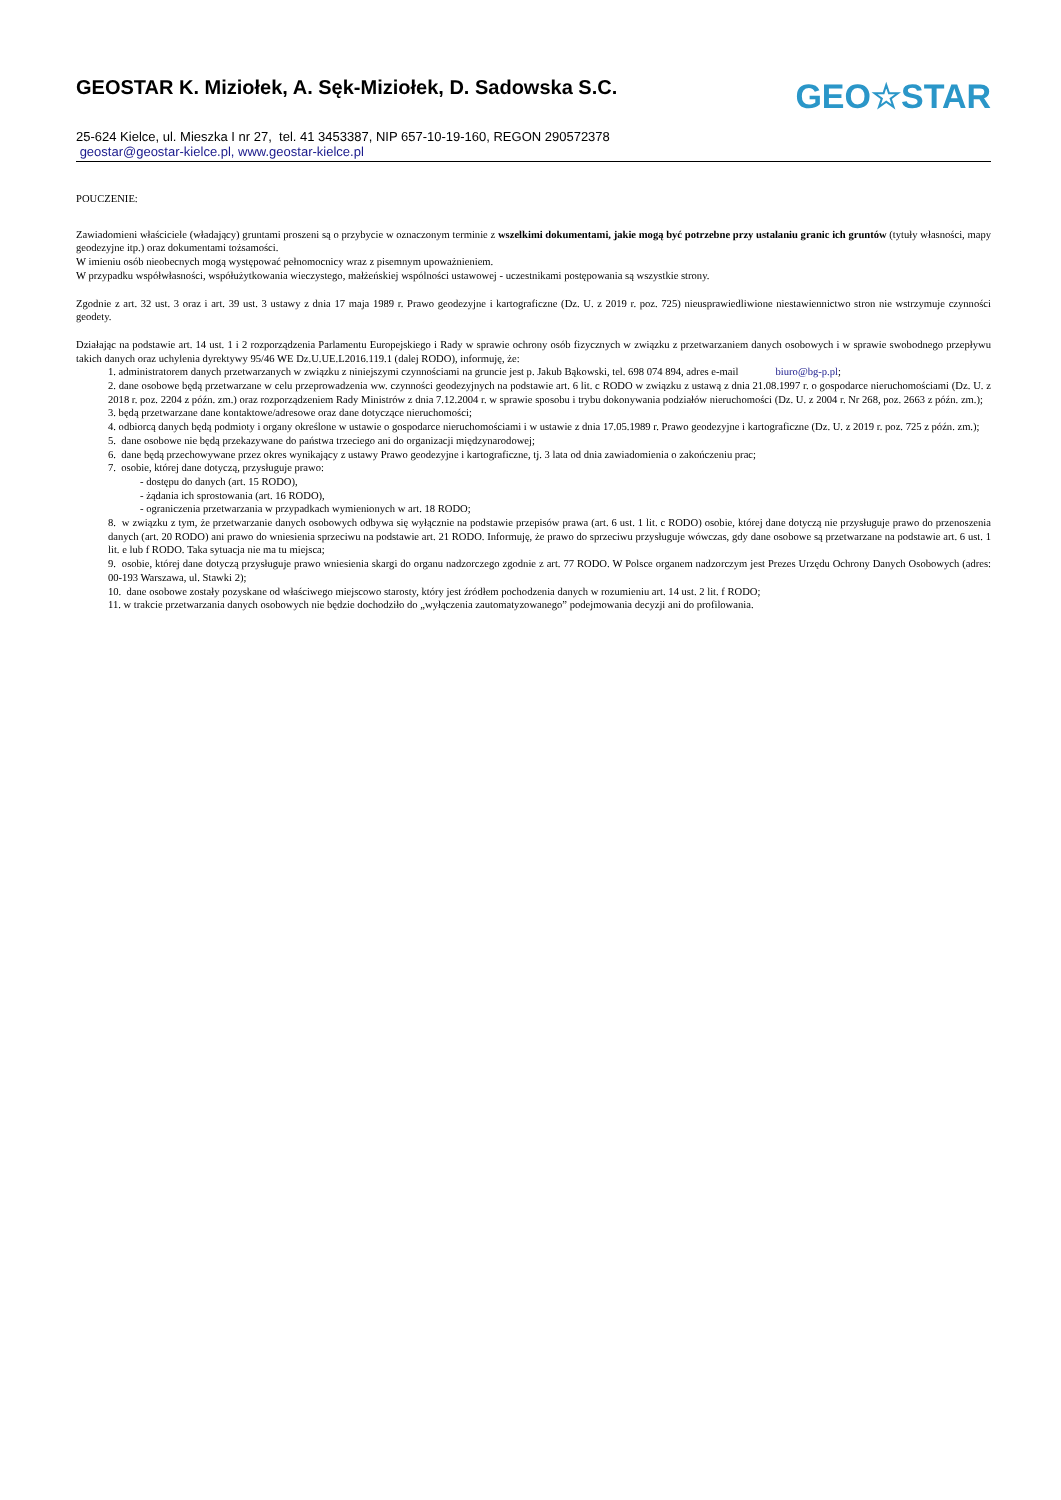GEOSTAR K. Miziołek, A. Sęk-Miziołek, D. Sadowska S.C.
25-624 Kielce, ul. Mieszka I nr 27, tel. 41 3453387, NIP 657-10-19-160, REGON 290572378
geostar@geostar-kielce.pl, www.geostar-kielce.pl
GEO☆STAR
POUCZENIE:
Zawiadomieni właściciele (władający) gruntami proszeni są o przybycie w oznaczonym terminie z wszelkimi dokumentami, jakie mogą być potrzebne przy ustalaniu granic ich gruntów (tytuły własności, mapy geodezyjne itp.) oraz dokumentami tożsamości.
W imieniu osób nieobecnych mogą występować pełnomocnicy wraz z pisemnym upoważnieniem.
W przypadku współwłasności, współużytkowania wieczystego, małżeńskiej wspólności ustawowej - uczestnikami postępowania są wszystkie strony.
Zgodnie z art. 32 ust. 3 oraz i art. 39 ust. 3 ustawy z dnia 17 maja 1989 r. Prawo geodezyjne i kartograficzne (Dz. U. z 2019 r. poz. 725) nieusprawiedliwione niestawiennictwo stron nie wstrzymuje czynności geodety.
Działając na podstawie art. 14 ust. 1 i 2 rozporządzenia Parlamentu Europejskiego i Rady w sprawie ochrony osób fizycznych w związku z przetwarzaniem danych osobowych i w sprawie swobodnego przepływu takich danych oraz uchylenia dyrektywy 95/46 WE Dz.U.UE.L2016.119.1 (dalej RODO), informuję, że:
1. administratorem danych przetwarzanych w związku z niniejszymi czynnościami na gruncie jest p. Jakub Bąkowski, tel. 698 074 894, adres e-mail biuro@bg-p.pl;
2. dane osobowe będą przetwarzane w celu przeprowadzenia ww. czynności geodezyjnych na podstawie art. 6 lit. c RODO w związku z ustawą z dnia 21.08.1997 r. o gospodarce nieruchomościami (Dz. U. z 2018 r. poz. 2204 z późn. zm.) oraz rozporządzeniem Rady Ministrów z dnia 7.12.2004 r. w sprawie sposobu i trybu dokonywania podziałów nieruchomości (Dz. U. z 2004 r. Nr 268, poz. 2663 z późn. zm.);
3. będą przetwarzane dane kontaktowe/adresowe oraz dane dotyczące nieruchomości;
4. odbiorcą danych będą podmioty i organy określone w ustawie o gospodarce nieruchomościami i w ustawie z dnia 17.05.1989 r. Prawo geodezyjne i kartograficzne (Dz. U. z 2019 r. poz. 725 z późn. zm.);
5. dane osobowe nie będą przekazywane do państwa trzeciego ani do organizacji międzynarodowej;
6. dane będą przechowywane przez okres wynikający z ustawy Prawo geodezyjne i kartograficzne, tj. 3 lata od dnia zawiadomienia o zakończeniu prac;
7. osobie, której dane dotyczą, przysługuje prawo:
- dostępu do danych (art. 15 RODO),
- żądania ich sprostowania (art. 16 RODO),
- ograniczenia przetwarzania w przypadkach wymienionych w art. 18 RODO;
8. w związku z tym, że przetwarzanie danych osobowych odbywa się wyłącznie na podstawie przepisów prawa (art. 6 ust. 1 lit. c RODO) osobie, której dane dotyczą nie przysługuje prawo do przenoszenia danych (art. 20 RODO) ani prawo do wniesienia sprzeciwu na podstawie art. 21 RODO. Informuję, że prawo do sprzeciwu przysługuje wówczas, gdy dane osobowe są przetwarzane na podstawie art. 6 ust. 1 lit. e lub f RODO. Taka sytuacja nie ma tu miejsca;
9. osobie, której dane dotyczą przysługuje prawo wniesienia skargi do organu nadzorczego zgodnie z art. 77 RODO. W Polsce organem nadzorczym jest Prezes Urzędu Ochrony Danych Osobowych (adres: 00-193 Warszawa, ul. Stawki 2);
10. dane osobowe zostały pozyskane od właściwego miejscowo starosty, który jest źródłem pochodzenia danych w rozumieniu art. 14 ust. 2 lit. f RODO;
11. w trakcie przetwarzania danych osobowych nie będzie dochodziło do „wyłączenia zautomatyzowanego” podejmowania decyzji ani do profilowania.